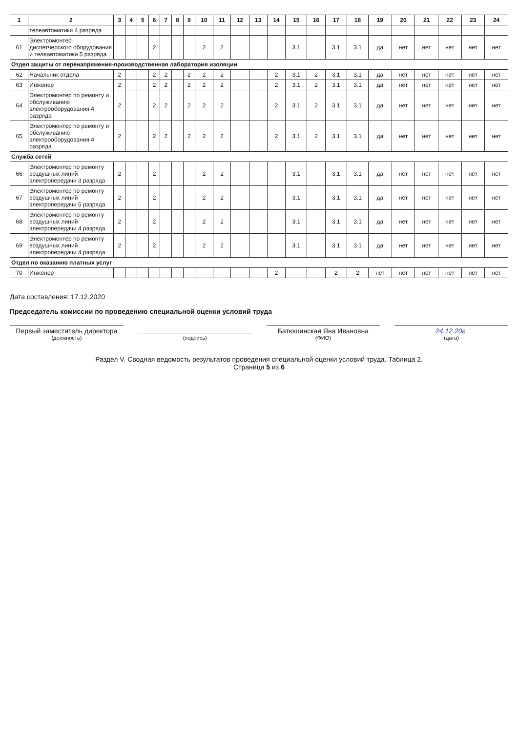| 1 | 2 | 3 | 4 | 5 | 6 | 7 | 8 | 9 | 10 | 11 | 12 | 13 | 14 | 15 | 16 | 17 | 18 | 19 | 20 | 21 | 22 | 23 | 24 |
| --- | --- | --- | --- | --- | --- | --- | --- | --- | --- | --- | --- | --- | --- | --- | --- | --- | --- | --- | --- | --- | --- | --- | --- |
| | телеавтоматики 4 разряда | | | | | | | | | | | | | | | | | | | | | | |
| 61 | Электромонтер диспетчерского оборудования и телеавтоматики 5 разряда | | | | 2 | | | | 2 | 2 | | | | 3.1 | | 3.1 | 3.1 | да | нет | нет | нет | нет | нет |
| Отдел защиты от перенапряжения-производственная лаборатория изоляции | | | | | | | | | | | | | | | | | | | | | | | |
| 62 | Начальник отдела | 2 | | | 2 | 2 | | 2 | 2 | 2 | | | 2 | 3.1 | 2 | 3.1 | 3.1 | да | нет | нет | нет | нет | нет |
| 63 | Инженер | 2 | | | 2 | 2 | | 2 | 2 | 2 | | | 2 | 3.1 | 2 | 3.1 | 3.1 | да | нет | нет | нет | нет | нет |
| 64 | Электромонтер по ремонту и обслуживанию электрооборудования 4 разряда | 2 | | | 2 | 2 | | 2 | 2 | 2 | | | 2 | 3.1 | 2 | 3.1 | 3.1 | да | нет | нет | нет | нет | нет |
| 65 | Электромонтер по ремонту и обслуживанию электрооборудования 4 разряда | 2 | | | 2 | 2 | | 2 | 2 | 2 | | | 2 | 3.1 | 2 | 3.1 | 3.1 | да | нет | нет | нет | нет | нет |
| Служба сетей | | | | | | | | | | | | | | | | | | | | | | | |
| 66 | Электромонтер по ремонту воздушных линий электропередачи 3 разряда | 2 | | | 2 | | | | 2 | 2 | | | | 3.1 | | 3.1 | 3.1 | да | нет | нет | нет | нет | нет |
| 67 | Электромонтер по ремонту воздушных линий электропередачи 5 разряда | 2 | | | 2 | | | | 2 | 2 | | | | 3.1 | | 3.1 | 3.1 | да | нет | нет | нет | нет | нет |
| 68 | Электромонтер по ремонту воздушных линий электропередачи 4 разряда | 2 | | | 2 | | | | 2 | 2 | | | | 3.1 | | 3.1 | 3.1 | да | нет | нет | нет | нет | нет |
| 69 | Электромонтер по ремонту воздушных линий электропередачи 4 разряда | 2 | | | 2 | | | | 2 | 2 | | | | 3.1 | | 3.1 | 3.1 | да | нет | нет | нет | нет | нет |
| Отдел по оказанию платных услуг | | | | | | | | | | | | | | | | | | | | | | | |
| 70 | Инженер | | | | | | | | | | | | 2 | | | 2 | 2 | нет | нет | нет | нет | нет | нет |
Дата составления: 17.12.2020
Председатель комиссии по проведению специальной оценки условий труда
Первый заместитель директора
(должность)
(подпись)
Батюшинская Яна Ивановна
(ФИО)
24.12.20г.
(дата)
Раздел V. Сводная ведомость результатов проведения специальной оценки условий труда. Таблица 2.
Страница 5 из 6